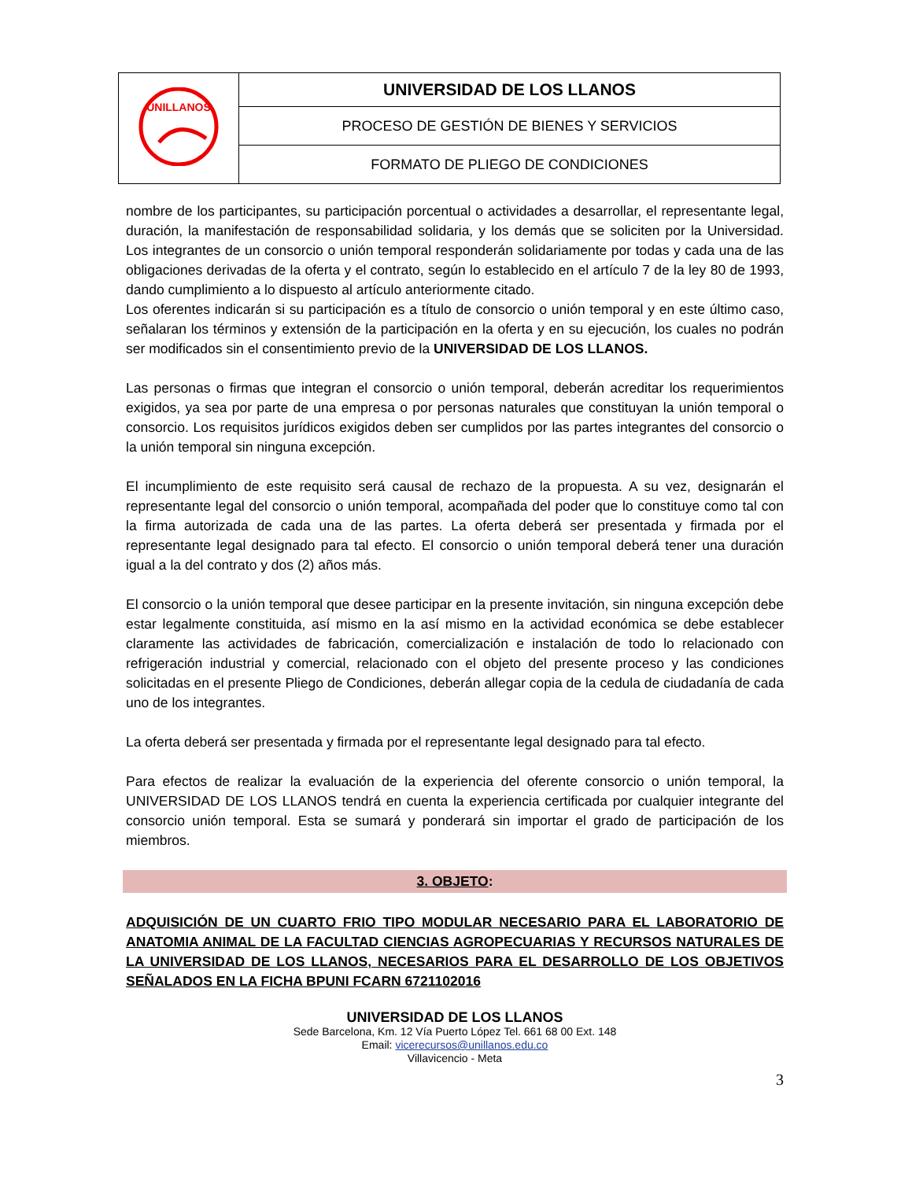| UNILLANOS | UNIVERSIDAD DE LOS LLANOS |
| | PROCESO DE GESTIÓN DE BIENES Y SERVICIOS |
| | FORMATO DE PLIEGO DE CONDICIONES |
nombre de los participantes, su participación porcentual o actividades a desarrollar, el representante legal, duración, la manifestación de responsabilidad solidaria, y los demás que se soliciten por la Universidad. Los integrantes de un consorcio o unión temporal responderán solidariamente por todas y cada una de las obligaciones derivadas de la oferta y el contrato, según lo establecido en el artículo 7 de la ley 80 de 1993, dando cumplimiento a lo dispuesto al artículo anteriormente citado.
Los oferentes indicarán si su participación es a título de consorcio o unión temporal y en este último caso, señalaran los términos y extensión de la participación en la oferta y en su ejecución, los cuales no podrán ser modificados sin el consentimiento previo de la UNIVERSIDAD DE LOS LLANOS.
Las personas o firmas que integran el consorcio o unión temporal, deberán acreditar los requerimientos exigidos, ya sea por parte de una empresa o por personas naturales que constituyan la unión temporal o consorcio. Los requisitos jurídicos exigidos deben ser cumplidos por las partes integrantes del consorcio o la unión temporal sin ninguna excepción.
El incumplimiento de este requisito será causal de rechazo de la propuesta. A su vez, designarán el representante legal del consorcio o unión temporal, acompañada del poder que lo constituye como tal con la firma autorizada de cada una de las partes. La oferta deberá ser presentada y firmada por el representante legal designado para tal efecto. El consorcio o unión temporal deberá tener una duración igual a la del contrato y dos (2) años más.
El consorcio o la unión temporal que desee participar en la presente invitación, sin ninguna excepción debe estar legalmente constituida, así mismo en la así mismo en la actividad económica se debe establecer claramente las actividades de fabricación, comercialización e instalación de todo lo relacionado con refrigeración industrial y comercial, relacionado con el objeto del presente proceso y las condiciones solicitadas en el presente Pliego de Condiciones, deberán allegar copia de la cedula de ciudadanía de cada uno de los integrantes.
La oferta deberá ser presentada y firmada por el representante legal designado para tal efecto.
Para efectos de realizar la evaluación de la experiencia del oferente consorcio o unión temporal, la UNIVERSIDAD DE LOS LLANOS tendrá en cuenta la experiencia certificada por cualquier integrante del consorcio unión temporal. Esta se sumará y ponderará sin importar el grado de participación de los miembros.
3. OBJETO:
ADQUISICIÓN DE UN CUARTO FRIO TIPO MODULAR NECESARIO PARA EL LABORATORIO DE ANATOMIA ANIMAL DE LA FACULTAD CIENCIAS AGROPECUARIAS Y RECURSOS NATURALES DE LA UNIVERSIDAD DE LOS LLANOS, NECESARIOS PARA EL DESARROLLO DE LOS OBJETIVOS SEÑALADOS EN LA FICHA BPUNI FCARN 6721102016
UNIVERSIDAD DE LOS LLANOS
Sede Barcelona, Km. 12 Vía Puerto López Tel. 661 68 00 Ext. 148
Email: vicerecursos@unillanos.edu.co
Villavicencio - Meta
3